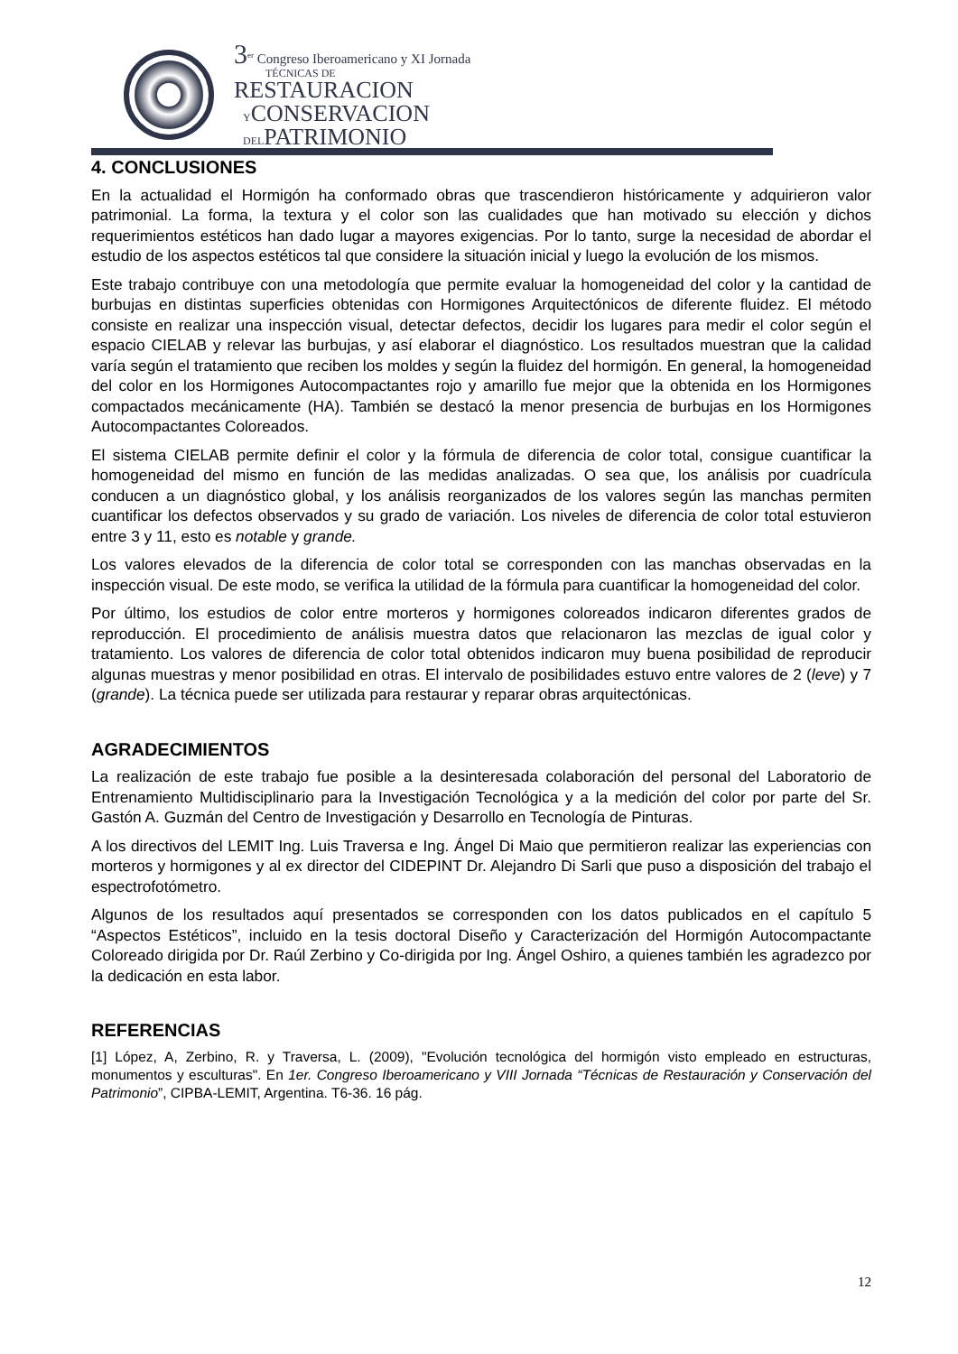3<sup>er</sup> Congreso Iberoamericano y XI Jornada
TÉCNICAS DE
RESTAURACION
YCONSERVACION
DELPATRIMONIO
4. CONCLUSIONES
En la actualidad el Hormigón ha conformado obras que trascendieron históricamente y adquirieron valor patrimonial. La forma, la textura y el color son las cualidades que han motivado su elección y dichos requerimientos estéticos han dado lugar a mayores exigencias. Por lo tanto, surge la necesidad de abordar el estudio de los aspectos estéticos tal que considere la situación inicial y luego la evolución de los mismos.
Este trabajo contribuye con una metodología que permite evaluar la homogeneidad del color y la cantidad de burbujas en distintas superficies obtenidas con Hormigones Arquitectónicos de diferente fluidez. El método consiste en realizar una inspección visual, detectar defectos, decidir los lugares para medir el color según el espacio CIELAB y relevar las burbujas, y así elaborar el diagnóstico. Los resultados muestran que la calidad varía según el tratamiento que reciben los moldes y según la fluidez del hormigón. En general, la homogeneidad del color en los Hormigones Autocompactantes rojo y amarillo fue mejor que la obtenida en los Hormigones compactados mecánicamente (HA). También se destacó la menor presencia de burbujas en los Hormigones Autocompactantes Coloreados.
El sistema CIELAB permite definir el color y la fórmula de diferencia de color total, consigue cuantificar la homogeneidad del mismo en función de las medidas analizadas. O sea que, los análisis por cuadrícula conducen a un diagnóstico global, y los análisis reorganizados de los valores según las manchas permiten cuantificar los defectos observados y su grado de variación. Los niveles de diferencia de color total estuvieron entre 3 y 11, esto es notable y grande.
Los valores elevados de la diferencia de color total se corresponden con las manchas observadas en la inspección visual. De este modo, se verifica la utilidad de la fórmula para cuantificar la homogeneidad del color.
Por último, los estudios de color entre morteros y hormigones coloreados indicaron diferentes grados de reproducción. El procedimiento de análisis muestra datos que relacionaron las mezclas de igual color y tratamiento. Los valores de diferencia de color total obtenidos indicaron muy buena posibilidad de reproducir algunas muestras y menor posibilidad en otras. El intervalo de posibilidades estuvo entre valores de 2 (leve) y 7 (grande). La técnica puede ser utilizada para restaurar y reparar obras arquitectónicas.
AGRADECIMIENTOS
La realización de este trabajo fue posible a la desinteresada colaboración del personal del Laboratorio de Entrenamiento Multidisciplinario para la Investigación Tecnológica y a la medición del color por parte del Sr. Gastón A. Guzmán del Centro de Investigación y Desarrollo en Tecnología de Pinturas.
A los directivos del LEMIT Ing. Luis Traversa e Ing. Ángel Di Maio que permitieron realizar las experiencias con morteros y hormigones y al ex director del CIDEPINT Dr. Alejandro Di Sarli que puso a disposición del trabajo el espectrofotómetro.
Algunos de los resultados aquí presentados se corresponden con los datos publicados en el capítulo 5 “Aspectos Estéticos”, incluido en la tesis doctoral Diseño y Caracterización del Hormigón Autocompactante Coloreado dirigida por Dr. Raúl Zerbino y Co-dirigida por Ing. Ángel Oshiro, a quienes también les agradezco por la dedicación en esta labor.
REFERENCIAS
[1] López, A, Zerbino, R. y Traversa, L. (2009), "Evolución tecnológica del hormigón visto empleado en estructuras, monumentos y esculturas". En 1er. Congreso Iberoamericano y VIII Jornada “Técnicas de Restauración y Conservación del Patrimonio”, CIPBA-LEMIT, Argentina. T6-36. 16 pág.
12